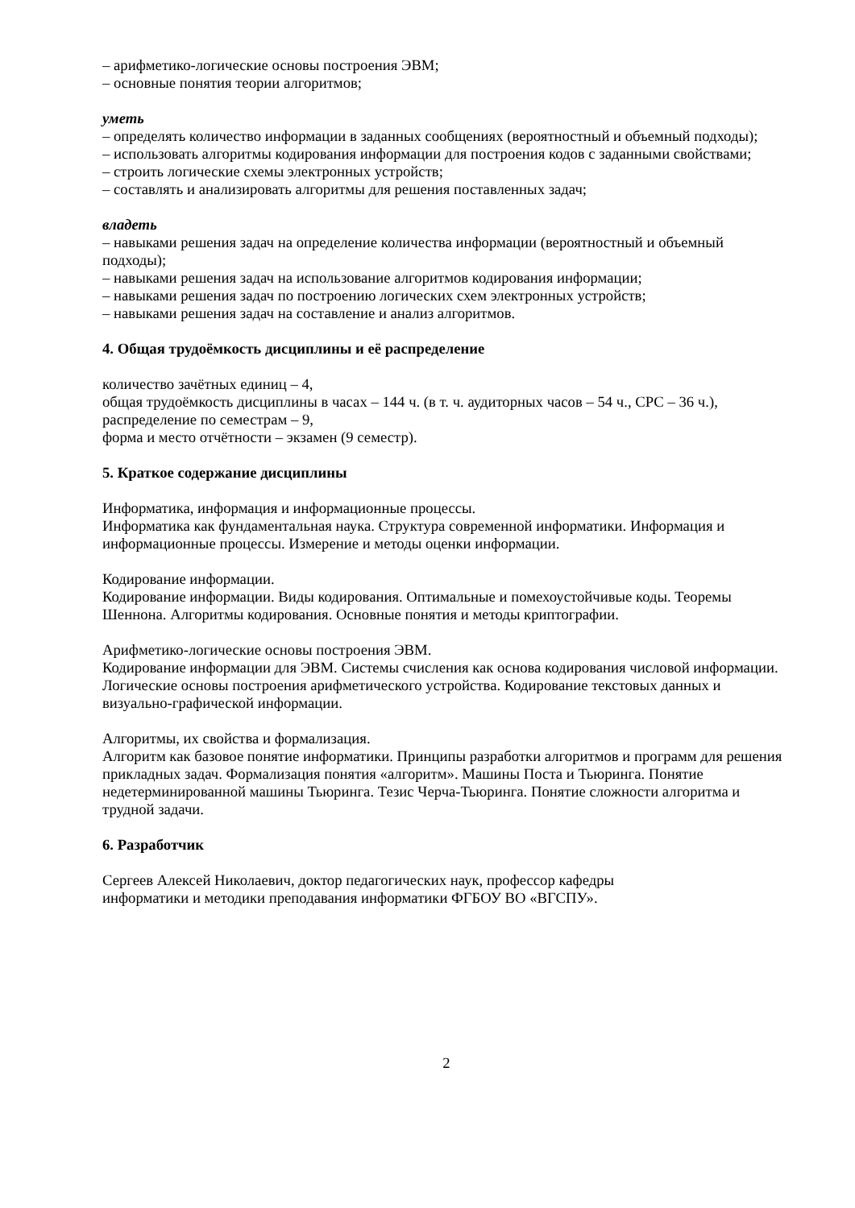– арифметико-логические основы построения ЭВМ;
– основные понятия теории алгоритмов;
уметь
– определять количество информации в заданных сообщениях (вероятностный и объемный подходы);
– использовать алгоритмы кодирования информации для построения кодов с заданными свойствами;
– строить логические схемы электронных устройств;
– составлять и анализировать алгоритмы для решения поставленных задач;
владеть
– навыками решения задач на определение количества информации (вероятностный и объемный подходы);
– навыками решения задач на использование алгоритмов кодирования информации;
– навыками решения задач по построению логических схем электронных устройств;
– навыками решения задач на составление и анализ алгоритмов.
4. Общая трудоёмкость дисциплины и её распределение
количество зачётных единиц – 4,
общая трудоёмкость дисциплины в часах – 144 ч. (в т. ч. аудиторных часов – 54 ч., СРС – 36 ч.),
распределение по семестрам – 9,
форма и место отчётности – экзамен (9 семестр).
5. Краткое содержание дисциплины
Информатика, информация и информационные процессы.
Информатика как фундаментальная наука. Структура современной информатики. Информация и информационные процессы. Измерение и методы оценки информации.
Кодирование информации.
Кодирование информации. Виды кодирования. Оптимальные и помехоустойчивые коды. Теоремы Шеннона. Алгоритмы кодирования. Основные понятия и методы криптографии.
Арифметико-логические основы построения ЭВМ.
Кодирование информации для ЭВМ. Системы счисления как основа кодирования числовой информации. Логические основы построения арифметического устройства. Кодирование текстовых данных и визуально-графической информации.
Алгоритмы, их свойства и формализация.
Алгоритм как базовое понятие информатики. Принципы разработки алгоритмов и программ для решения прикладных задач. Формализация понятия «алгоритм». Машины Поста и Тьюринга. Понятие недетерминированной машины Тьюринга. Тезис Черча-Тьюринга. Понятие сложности алгоритма и трудной задачи.
6. Разработчик
Сергеев Алексей Николаевич, доктор педагогических наук, профессор кафедры
информатики и методики преподавания информатики ФГБОУ ВО «ВГСПУ».
2